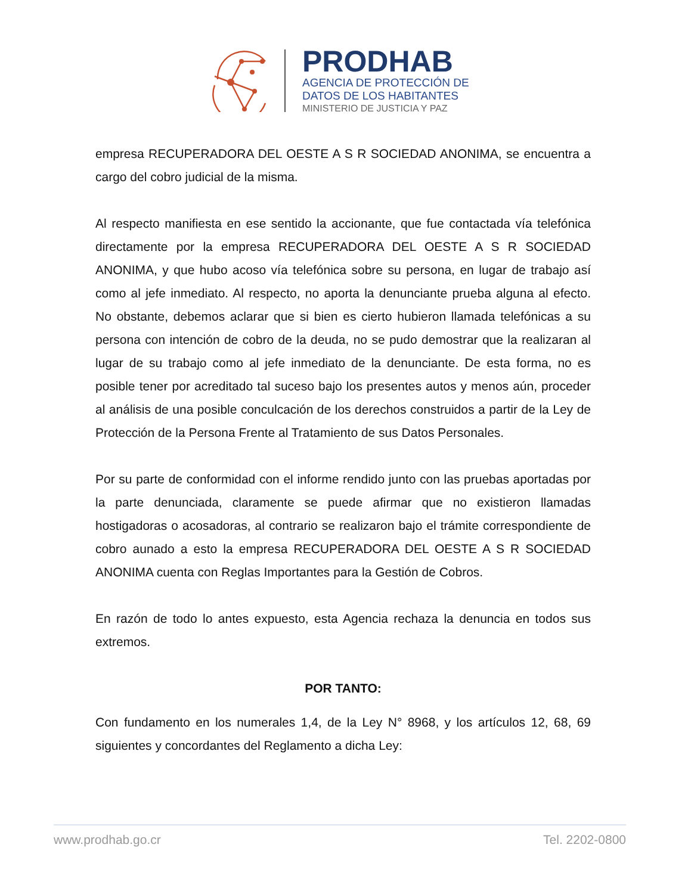PRODHAB
AGENCIA DE PROTECCIÓN DE
DATOS DE LOS HABITANTES
MINISTERIO DE JUSTICIA Y PAZ
empresa RECUPERADORA DEL OESTE A S R SOCIEDAD ANONIMA, se encuentra a cargo del cobro judicial de la misma.
Al respecto manifiesta en ese sentido la accionante, que fue contactada vía telefónica directamente por la empresa RECUPERADORA DEL OESTE A S R SOCIEDAD ANONIMA, y que hubo acoso vía telefónica sobre su persona, en lugar de trabajo así como al jefe inmediato. Al respecto, no aporta la denunciante prueba alguna al efecto. No obstante, debemos aclarar que si bien es cierto hubieron llamada telefónicas a su persona con intención de cobro de la deuda, no se pudo demostrar que la realizaran al lugar de su trabajo como al jefe inmediato de la denunciante. De esta forma, no es posible tener por acreditado tal suceso bajo los presentes autos y menos aún, proceder al análisis de una posible conculcación de los derechos construidos a partir de la Ley de Protección de la Persona Frente al Tratamiento de sus Datos Personales.
Por su parte de conformidad con el informe rendido junto con las pruebas aportadas por la parte denunciada, claramente se puede afirmar que no existieron llamadas hostigadoras o acosadoras, al contrario se realizaron bajo el trámite correspondiente de cobro aunado a esto la empresa RECUPERADORA DEL OESTE A S R SOCIEDAD ANONIMA cuenta con Reglas Importantes para la Gestión de Cobros.
En razón de todo lo antes expuesto, esta Agencia rechaza la denuncia en todos sus extremos.
POR TANTO:
Con fundamento en los numerales 1,4, de la Ley N° 8968, y los artículos 12, 68, 69 siguientes y concordantes del Reglamento a dicha Ley:
www.prodhab.go.cr Tel. 2202-0800